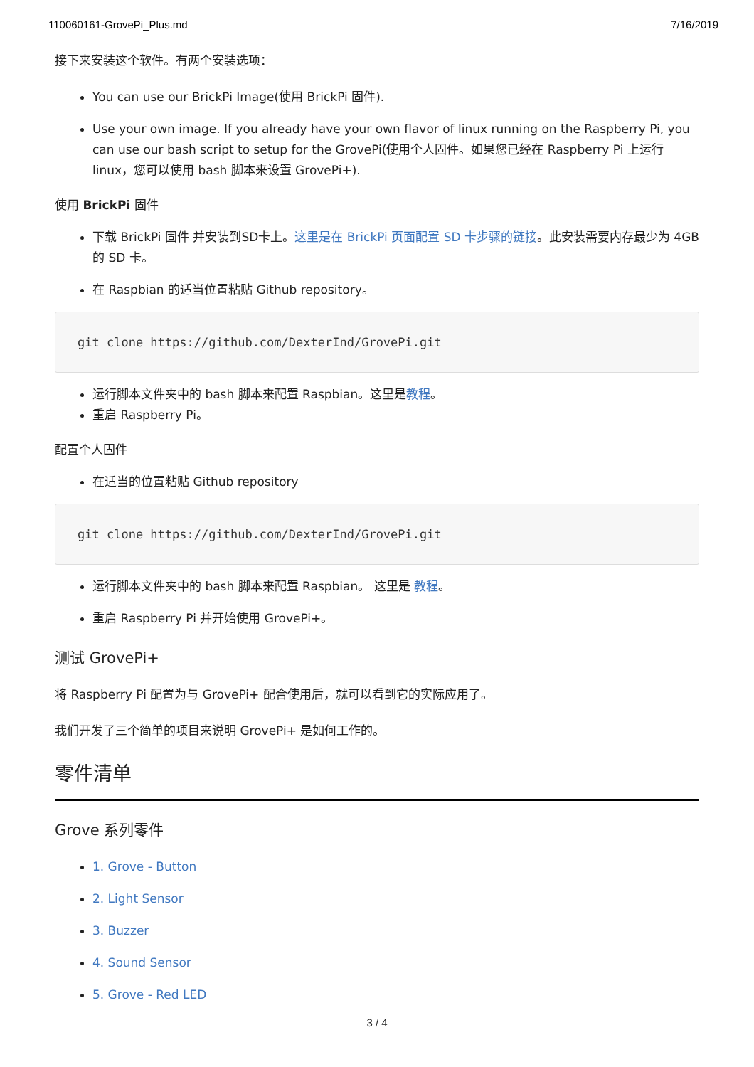110060161-GrovePi_Plus.md 7/16/2019
接下来安装这个软件。有两个安装选项：
You can use our BrickPi Image(使用 BrickPi 固件).
Use your own image. If you already have your own flavor of linux running on the Raspberry Pi, you can use our bash script to setup for the GrovePi(使用个人固件。如果您已经在 Raspberry Pi 上运行 linux，您可以使用 bash 脚本来设置 GrovePi+).
使用 BrickPi 固件
下载 BrickPi 固件 并安装到SD卡上。这里是在 BrickPi 页面配置 SD 卡步骤的链接。此安装需要内存最少为 4GB 的 SD 卡。
在 Raspbian 的适当位置粘贴 Github repository。
git clone https://github.com/DexterInd/GrovePi.git
运行脚本文件夹中的 bash 脚本来配置 Raspbian。这里是教程。
重启 Raspberry Pi。
配置个人固件
在适当的位置粘贴 Github repository
git clone https://github.com/DexterInd/GrovePi.git
运行脚本文件夹中的 bash 脚本来配置 Raspbian。 这里是 教程。
重启 Raspberry Pi 并开始使用 GrovePi+。
测试 GrovePi+
将 Raspberry Pi 配置为与 GrovePi+ 配合使用后，就可以看到它的实际应用了。
我们开发了三个简单的项目来说明 GrovePi+ 是如何工作的。
零件清单
Grove 系列零件
1. Grove - Button
2. Light Sensor
3. Buzzer
4. Sound Sensor
5. Grove - Red LED
3 / 4